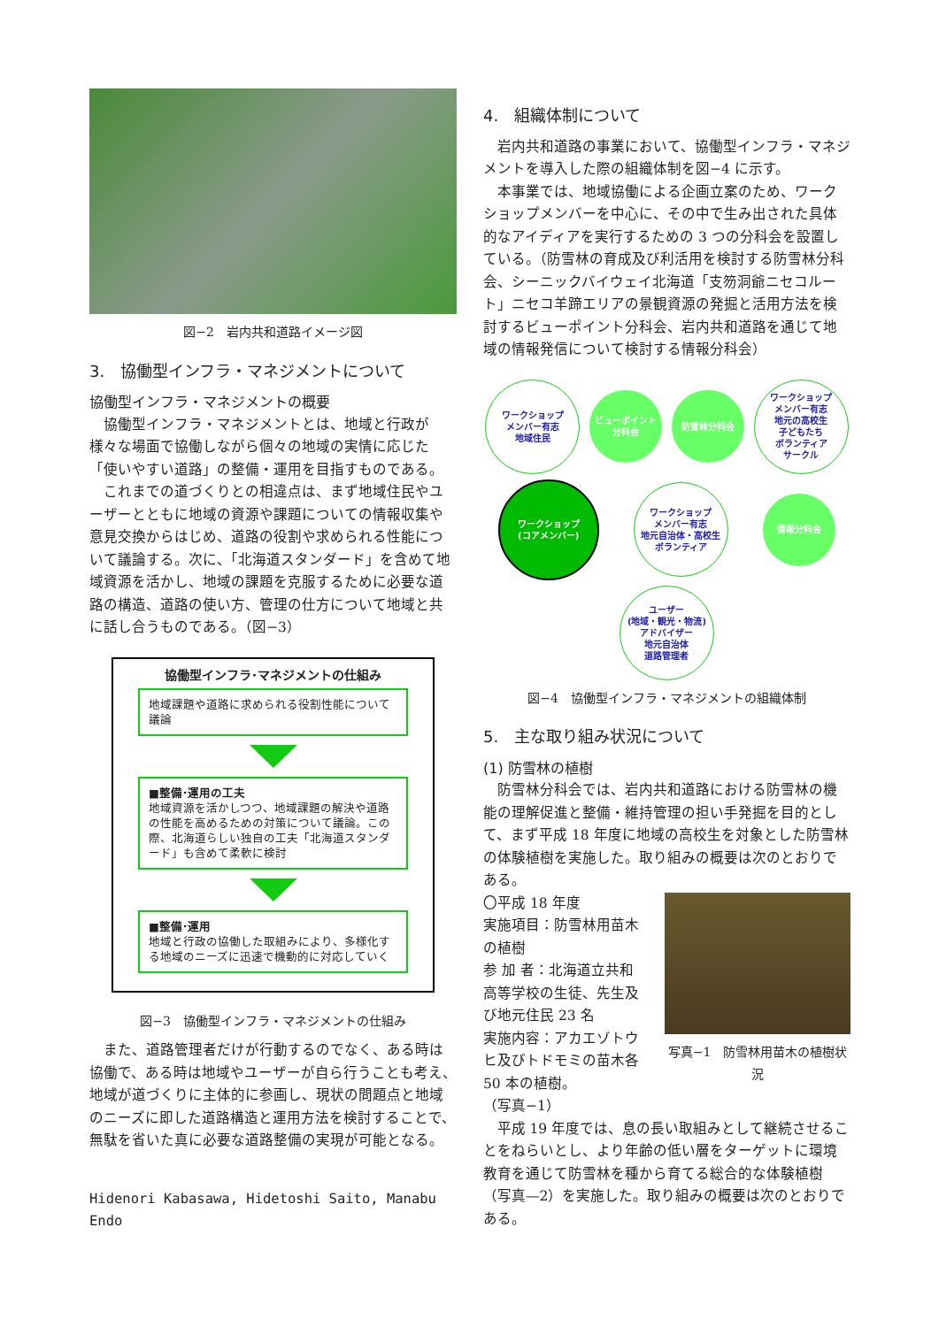図−2　岩内共和道路イメージ図
3.　協働型インフラ・マネジメントについて
協働型インフラ・マネジメントの概要
協働型インフラ・マネジメントとは、地域と行政が様々な場面で協働しながら個々の地域の実情に応じた「使いやすい道路」の整備・運用を目指すものである。
これまでの道づくりとの相違点は、まず地域住民やユーザーとともに地域の資源や課題についての情報収集や意見交換からはじめ、道路の役割や求められる性能について議論する。次に、「北海道スタンダード」を含めて地域資源を活かし、地域の課題を克服するために必要な道路の構造、道路の使い方、管理の仕方について地域と共に話し合うものである。（図−3）
協働型インフラ･マネジメントの仕組み
地域課題や道路に求められる役割性能について議論
■整備･運用の工夫
地域資源を活かしつつ、地域課題の解決や道路の性能を高めるための対策について議論。この際、北海道らしい独自の工夫「北海道スタンダード」も含めて柔軟に検討
■整備･運用
地域と行政の協働した取組みにより、多様化する地域のニーズに迅速で機動的に対応していく
図−3　協働型インフラ・マネジメントの仕組み
また、道路管理者だけが行動するのでなく、ある時は協働で、ある時は地域やユーザーが自ら行うことも考え、地域が道づくりに主体的に参画し、現状の問題点と地域のニーズに即した道路構造と運用方法を検討することで、無駄を省いた真に必要な道路整備の実現が可能となる。
Hidenori Kabasawa, Hidetoshi Saito, Manabu Endo
4.　組織体制について
岩内共和道路の事業において、協働型インフラ・マネジメントを導入した際の組織体制を図−4 に示す。
本事業では、地域協働による企画立案のため、ワークショップメンバーを中心に、その中で生み出された具体的なアイディアを実行するための 3 つの分科会を設置している。（防雪林の育成及び利活用を検討する防雪林分科会、シーニックバイウェイ北海道「支笏洞爺ニセコルート」ニセコ羊蹄エリアの景観資源の発掘と活用方法を検討するビューポイント分科会、岩内共和道路を通じて地域の情報発信について検討する情報分科会）
ワークショップ
メンバー有志
地域住民
ビューポイント
分科会
防雪林分科会
ワークショップ
メンバー有志
地元の高校生
子どもたち
ボランティア
サークル
ワークショップ
(コアメンバー)
ワークショップ
メンバー有志
地元自治体・高校生
ボランティア
情報分科会
ユーザー
(地域・観光・物流)
アドバイザー
地元自治体
道路管理者
図−4　協働型インフラ・マネジメントの組織体制
5.　主な取り組み状況について
(1) 防雪林の植樹
防雪林分科会では、岩内共和道路における防雪林の機能の理解促進と整備・維持管理の担い手発掘を目的として、まず平成 18 年度に地域の高校生を対象とした防雪林の体験植樹を実施した。取り組みの概要は次のとおりである。
〇平成 18 年度
実施項目：防雪林用苗木の植樹
参 加 者：北海道立共和高等学校の生徒、先生及び地元住民 23 名
実施内容：アカエゾトウヒ及びトドモミの苗木各 50 本の植樹。
（写真−1）
写真−1　防雪林用苗木の植樹状況
平成 19 年度では、息の長い取組みとして継続させることをねらいとし、より年齢の低い層をターゲットに環境教育を通じて防雪林を種から育てる総合的な体験植樹（写真—2）を実施した。取り組みの概要は次のとおりである。